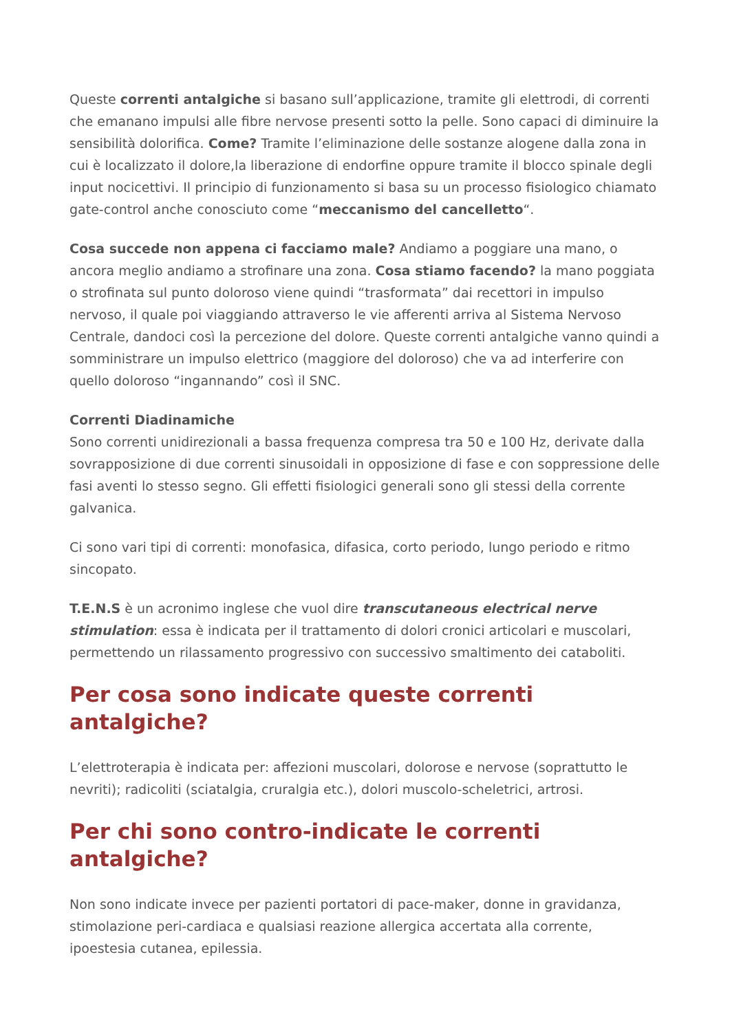Queste correnti antalgiche si basano sull’applicazione, tramite gli elettrodi, di correnti che emanano impulsi alle fibre nervose presenti sotto la pelle. Sono capaci di diminuire la sensibilità dolorifica. Come? Tramite l’eliminazione delle sostanze alogene dalla zona in cui è localizzato il dolore,la liberazione di endorfine oppure tramite il blocco spinale degli input nocicettivi. Il principio di funzionamento si basa su un processo fisiologico chiamato gate-control anche conosciuto come “meccanismo del cancelletto“.
Cosa succede non appena ci facciamo male? Andiamo a poggiare una mano, o ancora meglio andiamo a strofinare una zona. Cosa stiamo facendo? la mano poggiata o strofinata sul punto doloroso viene quindi “trasformata” dai recettori in impulso nervoso, il quale poi viaggiando attraverso le vie afferenti arriva al Sistema Nervoso Centrale, dandoci così la percezione del dolore. Queste correnti antalgiche vanno quindi a somministrare un impulso elettrico (maggiore del doloroso) che va ad interferire con quello doloroso “ingannando” così il SNC.
Correnti Diadinamiche
Sono correnti unidirezionali a bassa frequenza compresa tra 50 e 100 Hz, derivate dalla sovrapposizione di due correnti sinusoidali in opposizione di fase e con soppressione delle fasi aventi lo stesso segno. Gli effetti fisiologici generali sono gli stessi della corrente galvanica.
Ci sono vari tipi di correnti: monofasica, difasica, corto periodo, lungo periodo e ritmo sincopato.
T.E.N.S è un acronimo inglese che vuol dire transcutaneous electrical nerve stimulation: essa è indicata per il trattamento di dolori cronici articolari e muscolari, permettendo un rilassamento progressivo con successivo smaltimento dei cataboliti.
Per cosa sono indicate queste correnti antalgiche?
L’elettroterapia è indicata per: affezioni muscolari, dolorose e nervose (soprattutto le nevriti); radicoliti (sciatalgia, cruralgia etc.), dolori muscolo-scheletrici, artrosi.
Per chi sono contro-indicate le correnti antalgiche?
Non sono indicate invece per pazienti portatori di pace-maker, donne in gravidanza, stimolazione peri-cardiaca e qualsiasi reazione allergica accertata alla corrente, ipoestesia cutanea, epilessia.